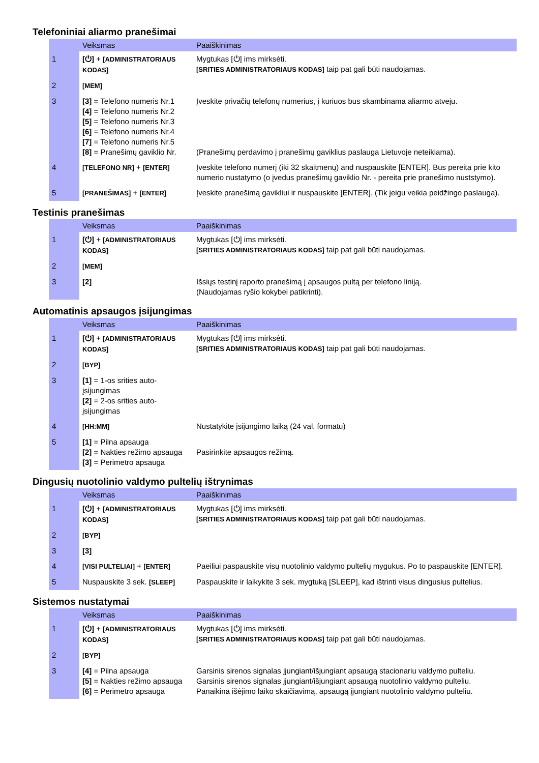Telefoniniai aliarmo pranešimai
| | Veiksmas | Paaiškinimas |
| --- | --- | --- |
| 1 | [⏻] + [ADMINISTRATORIAUS KODAS] | Mygtukas [⏻] ims mirksėti. [SRITIES ADMINISTRATORIAUS KODAS] taip pat gali būti naudojamas. |
| 2 | [MEM] | |
| 3 | [3] = Telefono numeris Nr.1 [4] = Telefono numeris Nr.2 [5] = Telefono numeris Nr.3 [6] = Telefono numeris Nr.4 [7] = Telefono numeris Nr.5 [8] = Pranešimų gaviklio Nr. | Įveskite privačių telefonų numerius, į kuriuos bus skambinama aliarmo atveju. (Pranešimų perdavimo į pranešimų gaviklius paslauga Lietuvoje neteikiama). |
| 4 | [TELEFONO NR] + [ENTER] | Įveskite telefono numerį (iki 32 skaitmenų) and nuspauskite [ENTER]. Bus pereita prie kito numerio nustatymo (o įvedus pranešimų gaviklio Nr. - pereita prie pranešimo nuststymo). |
| 5 | [PRANEŠIMAS] + [ENTER] | Įveskite pranešimą gavikliui ir nuspauskite [ENTER]. (Tik jeigu veikia peidžingo paslauga). |
Testinis pranešimas
| | Veiksmas | Paaiškinimas |
| --- | --- | --- |
| 1 | [⏻] + [ADMINISTRATORIAUS KODAS] | Mygtukas [⏻] ims mirksėti. [SRITIES ADMINISTRATORIAUS KODAS] taip pat gali būti naudojamas. |
| 2 | [MEM] | |
| 3 | [2] | Išsiųs testinį raporto pranešimą į apsaugos pultą per telefono liniją. (Naudojamas ryšio kokybei patikrinti). |
Automatinis apsaugos įsijungimas
| | Veiksmas | Paaiškinimas |
| --- | --- | --- |
| 1 | [⏻] + [ADMINISTRATORIAUS KODAS] | Mygtukas [⏻] ims mirksėti. [SRITIES ADMINISTRATORIAUS KODAS] taip pat gali būti naudojamas. |
| 2 | [BYP] | |
| 3 | [1] = 1-os srities auto-įsijungimas [2] = 2-os srities auto-įsijungimas | |
| 4 | [HH:MM] | Nustatykite įsijungimo laiką (24 val. formatu) |
| 5 | [1] = Pilna apsauga [2] = Nakties režimo apsauga [3] = Perimetro apsauga | Pasirinkite apsaugos režimą. |
Dingusių nuotolinio valdymo pultelių ištrynimas
| | Veiksmas | Paaiškinimas |
| --- | --- | --- |
| 1 | [⏻] + [ADMINISTRATORIAUS KODAS] | Mygtukas [⏻] ims mirksėti. [SRITIES ADMINISTRATORIAUS KODAS] taip pat gali būti naudojamas. |
| 2 | [BYP] | |
| 3 | [3] | |
| 4 | [VISI PULTELIAI] + [ENTER] | Paeiliui paspauskite visų nuotolinio valdymo pultelių mygukus. Po to paspauskite [ENTER]. |
| 5 | Nuspauskite 3 sek. [SLEEP] | Paspauskite ir laikykite 3 sek. mygtuką [SLEEP], kad ištrinti visus dingusius pultelius. |
Sistemos nustatymai
| | Veiksmas | Paaiškinimas |
| --- | --- | --- |
| 1 | [⏻] + [ADMINISTRATORIAUS KODAS] | Mygtukas [⏻] ims mirksėti. [SRITIES ADMINISTRATORIAUS KODAS] taip pat gali būti naudojamas. |
| 2 | [BYP] | |
| 3 | [4] = Pilna apsauga [5] = Nakties režimo apsauga [6] = Perimetro apsauga | Garsinis sirenos signalas įjungiant/išjungiant apsaugą stacionariu valdymo pulteliu. Garsinis sirenos signalas įjungiant/išjungiant apsaugą nuotolinio valdymo pulteliu. Panaikina išėjimo laiko skaičiavimą, apsaugą įjungiant nuotolinio valdymo pulteliu. |